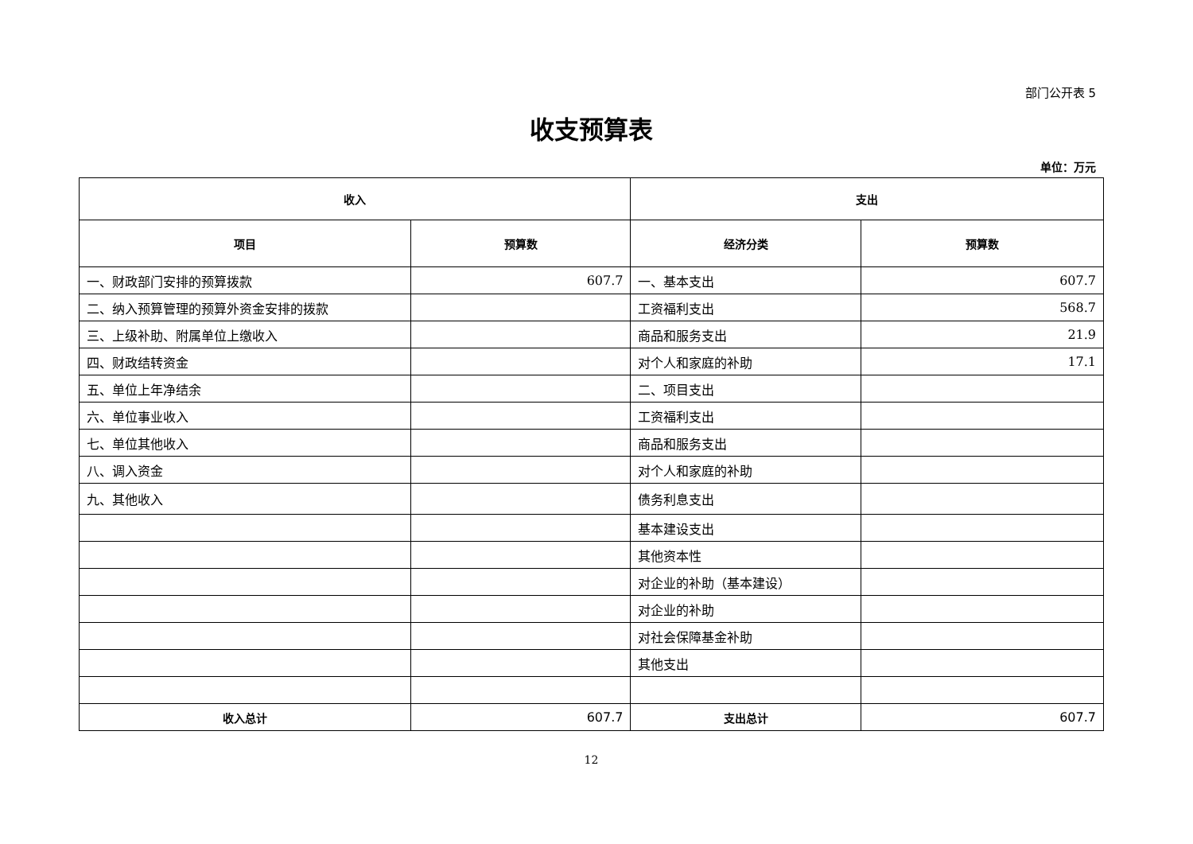部门公开表 5
收支预算表
单位：万元
| 收入 | | 支出 | |
| --- | --- | --- | --- |
| 项目 | 预算数 | 经济分类 | 预算数 |
| 一、财政部门安排的预算拨款 | 607.7 | 一、基本支出 | 607.7 |
| 二、纳入预算管理的预算外资金安排的拨款 | | 工资福利支出 | 568.7 |
| 三、上级补助、附属单位上缴收入 | | 商品和服务支出 | 21.9 |
| 四、财政结转资金 | | 对个人和家庭的补助 | 17.1 |
| 五、单位上年净结余 | | 二、项目支出 | |
| 六、单位事业收入 | | 工资福利支出 | |
| 七、单位其他收入 | | 商品和服务支出 | |
| 八、调入资金 | | 对个人和家庭的补助 | |
| 九、其他收入 | | 债务利息支出 | |
| | | 基本建设支出 | |
| | | 其他资本性 | |
| | | 对企业的补助（基本建设） | |
| | | 对企业的补助 | |
| | | 对社会保障基金补助 | |
| | | 其他支出 | |
| 收入总计 | 607.7 | 支出总计 | 607.7 |
12